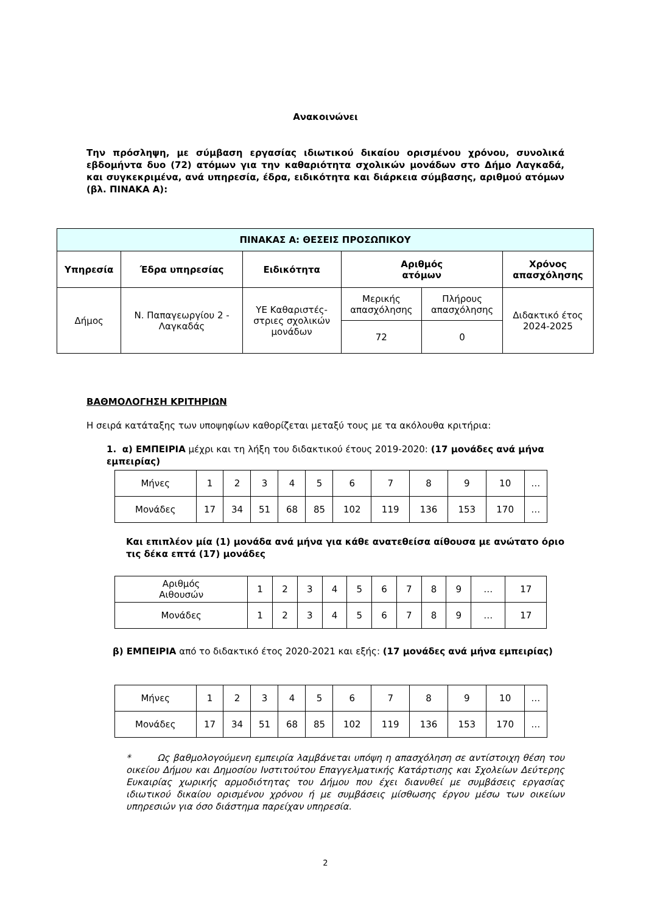Ανακοινώνει
Την πρόσληψη, με σύμβαση εργασίας ιδιωτικού δικαίου ορισμένου χρόνου, συνολικά εβδομήντα δυο (72) ατόμων για την καθαριότητα σχολικών μονάδων στο Δήμο Λαγκαδά, και συγκεκριμένα, ανά υπηρεσία, έδρα, ειδικότητα και διάρκεια σύμβασης, αριθμού ατόμων (βλ. ΠΙΝΑΚΑ Α):
| ΠΙΝΑΚΑΣ Α: ΘΕΣΕΙΣ ΠΡΟΣΩΠΙΚΟΥ | | | | | |
| --- | --- | --- | --- | --- | --- |
| Υπηρεσία | Έδρα υπηρεσίας | Ειδικότητα | Αριθμός ατόμων | | Χρόνος απασχόλησης |
| Δήμος | Ν. Παπαγεωργίου 2 - Λαγκαδάς | ΥΕ Καθαριστές- στριες σχολικών μονάδων | Μερικής απασχόλησης | Πλήρους απασχόλησης | Διδακτικό έτος 2024-2025 |
| | | | 72 | 0 | |
ΒΑΘΜΟΛΟΓΗΣΗ ΚΡΙΤΗΡΙΩΝ
Η σειρά κατάταξης των υποψηφίων καθορίζεται μεταξύ τους με τα ακόλουθα κριτήρια:
1. α) ΕΜΠΕΙΡΙΑ μέχρι και τη λήξη του διδακτικού έτους 2019-2020: (17 μονάδες ανά μήνα εμπειρίας)
| Μήνες | 1 | 2 | 3 | 4 | 5 | 6 | 7 | 8 | 9 | 10 | … |
| Μονάδες | 17 | 34 | 51 | 68 | 85 | 102 | 119 | 136 | 153 | 170 | … |
Και επιπλέον μία (1) μονάδα ανά μήνα για κάθε ανατεθείσα αίθουσα με ανώτατο όριο τις δέκα επτά (17) μονάδες
| Αριθμός Αιθουσών | 1 | 2 | 3 | 4 | 5 | 6 | 7 | 8 | 9 | … | 17 |
| Μονάδες | 1 | 2 | 3 | 4 | 5 | 6 | 7 | 8 | 9 | … | 17 |
β) ΕΜΠΕΙΡΙΑ από το διδακτικό έτος 2020-2021 και εξής: (17 μονάδες ανά μήνα εμπειρίας)
| Μήνες | 1 | 2 | 3 | 4 | 5 | 6 | 7 | 8 | 9 | 10 | … |
| Μονάδες | 17 | 34 | 51 | 68 | 85 | 102 | 119 | 136 | 153 | 170 | … |
* Ως βαθμολογούμενη εμπειρία λαμβάνεται υπόψη η απασχόληση σε αντίστοιχη θέση του οικείου Δήμου και Δημοσίου Ινστιτούτου Επαγγελματικής Κατάρτισης και Σχολείων Δεύτερης Ευκαιρίας χωρικής αρμοδιότητας του Δήμου που έχει διανυθεί με συμβάσεις εργασίας ιδιωτικού δικαίου ορισμένου χρόνου ή με συμβάσεις μίσθωσης έργου μέσω των οικείων υπηρεσιών για όσο διάστημα παρείχαν υπηρεσία.
2